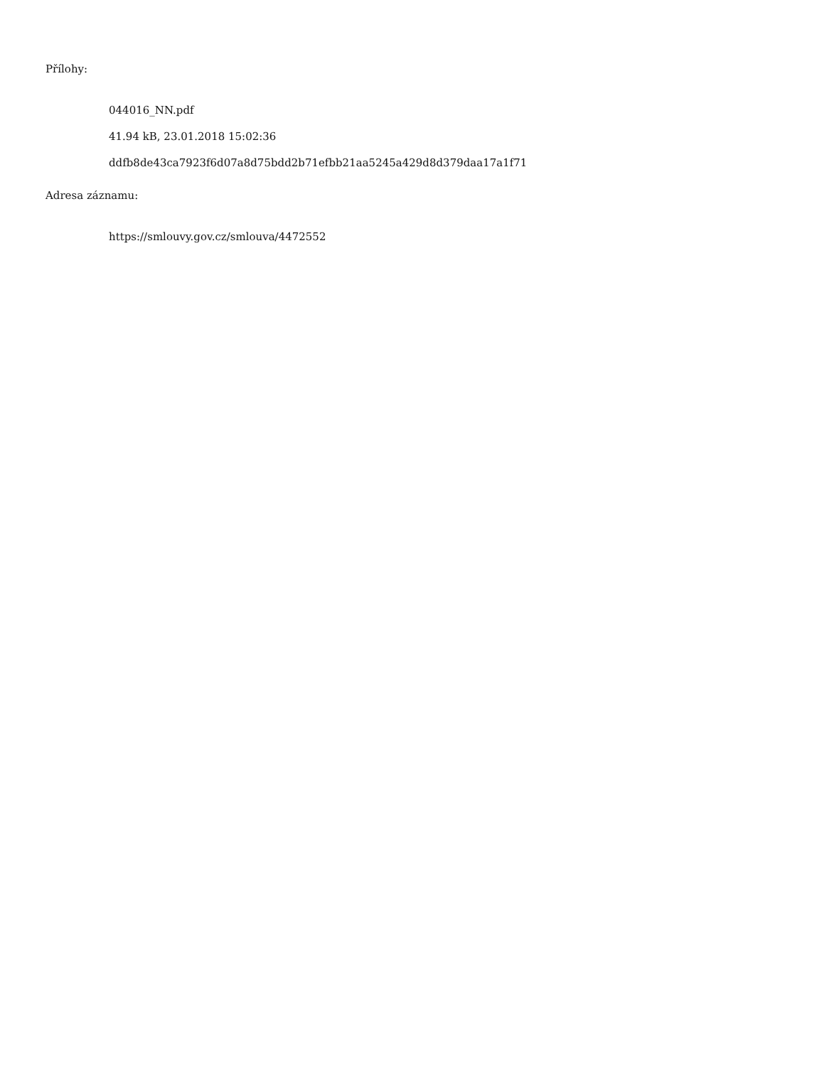Přílohy:
044016_NN.pdf
41.94 kB, 23.01.2018 15:02:36
ddfb8de43ca7923f6d07a8d75bdd2b71efbb21aa5245a429d8d379daa17a1f71
Adresa záznamu:
https://smlouvy.gov.cz/smlouva/4472552